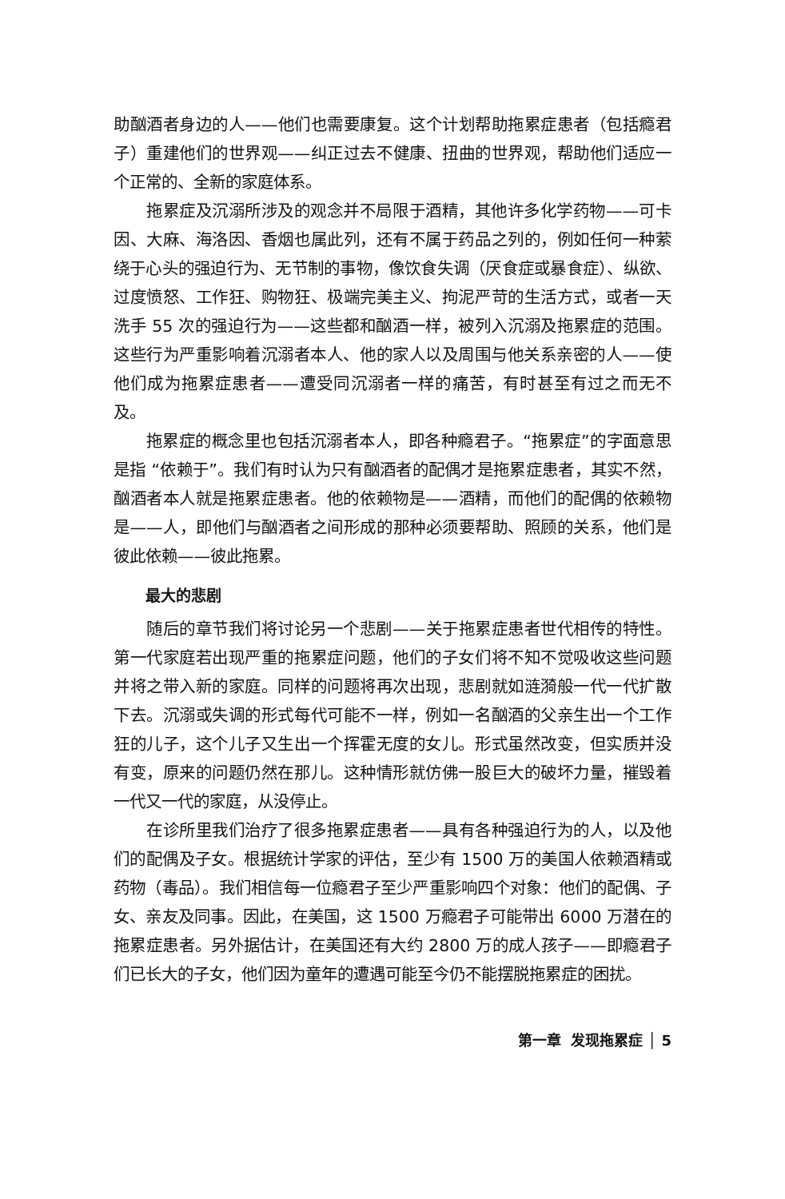助酗酒者身边的人——他们也需要康复。这个计划帮助拖累症患者（包括瘾君子）重建他们的世界观——纠正过去不健康、扭曲的世界观，帮助他们适应一个正常的、全新的家庭体系。
拖累症及沉溺所涉及的观念并不局限于酒精，其他许多化学药物——可卡因、大麻、海洛因、香烟也属此列，还有不属于药品之列的，例如任何一种萦绕于心头的强迫行为、无节制的事物，像饮食失调（厌食症或暴食症）、纵欲、过度愤怒、工作狂、购物狂、极端完美主义、拘泥严苛的生活方式，或者一天洗手 55 次的强迫行为——这些都和酗酒一样，被列入沉溺及拖累症的范围。这些行为严重影响着沉溺者本人、他的家人以及周围与他关系亲密的人——使他们成为拖累症患者——遭受同沉溺者一样的痛苦，有时甚至有过之而无不及。
拖累症的概念里也包括沉溺者本人，即各种瘾君子。“拖累症”的字面意思是指 “依赖于”。我们有时认为只有酗酒者的配偶才是拖累症患者，其实不然，酗酒者本人就是拖累症患者。他的依赖物是——酒精，而他们的配偶的依赖物是——人，即他们与酗酒者之间形成的那种必须要帮助、照顾的关系，他们是彼此依赖——彼此拖累。
最大的悲剧
随后的章节我们将讨论另一个悲剧——关于拖累症患者世代相传的特性。第一代家庭若出现严重的拖累症问题，他们的子女们将不知不觉吸收这些问题并将之带入新的家庭。同样的问题将再次出现，悲剧就如涟漪般一代一代扩散下去。沉溺或失调的形式每代可能不一样，例如一名酗酒的父亲生出一个工作狂的儿子，这个儿子又生出一个挥霍无度的女儿。形式虽然改变，但实质并没有变，原来的问题仍然在那儿。这种情形就仿佛一股巨大的破坏力量，摧毁着一代又一代的家庭，从没停止。
在诊所里我们治疗了很多拖累症患者——具有各种强迫行为的人，以及他们的配偶及子女。根据统计学家的评估，至少有 1500 万的美国人依赖酒精或药物（毒品）。我们相信每一位瘾君子至少严重影响四个对象：他们的配偶、子女、亲友及同事。因此，在美国，这 1500 万瘾君子可能带出 6000 万潜在的拖累症患者。另外据估计，在美国还有大约 2800 万的成人孩子——即瘾君子们已长大的子女，他们因为童年的遭遇可能至今仍不能摆脱拖累症的困扰。
第一章 发现拖累症 │ 5